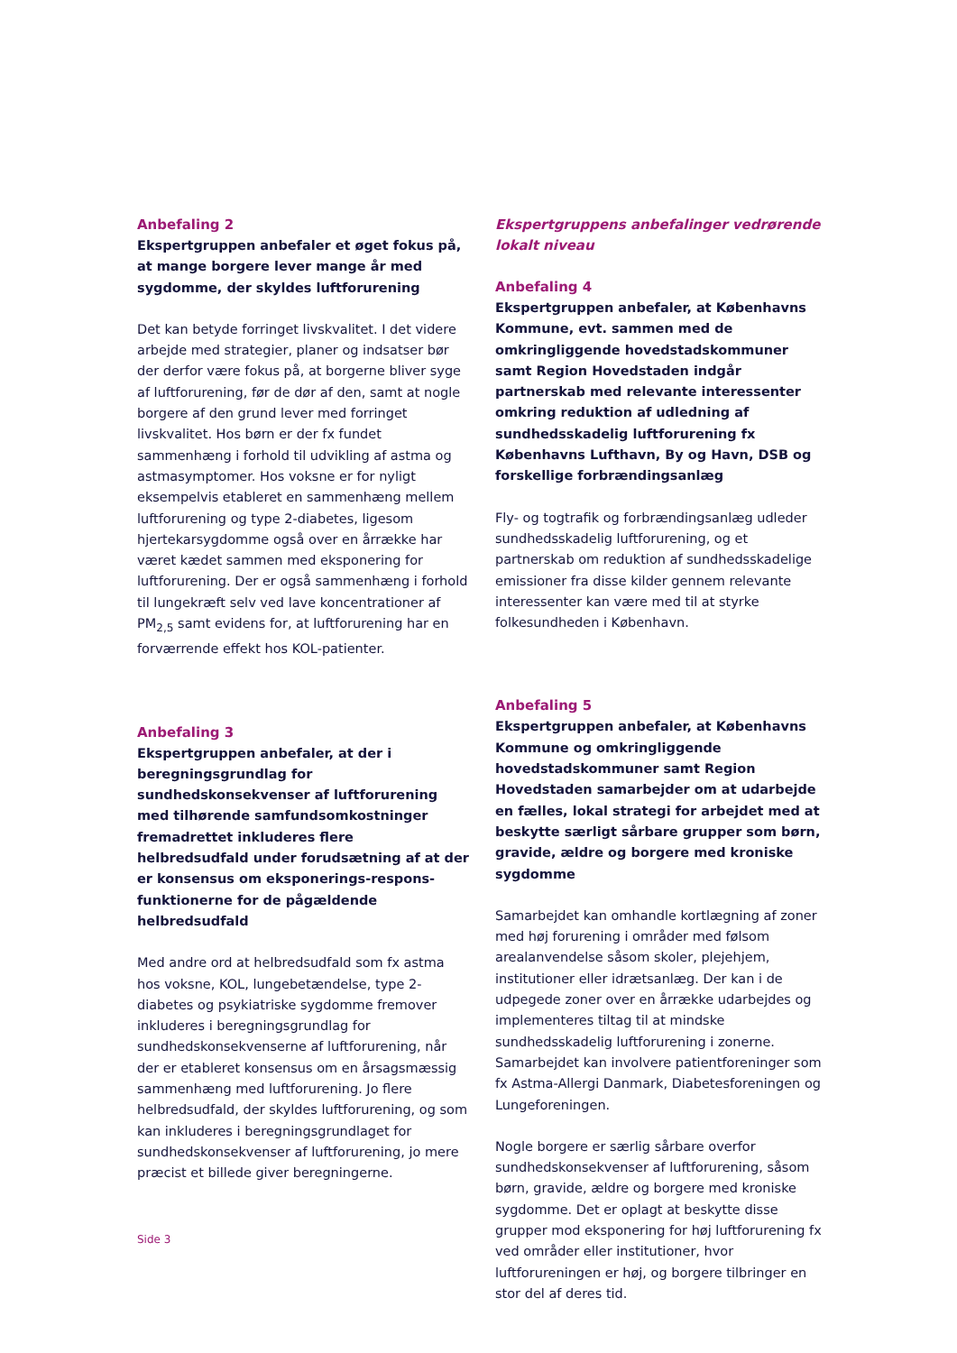Anbefaling 2
Ekspertgruppen anbefaler et øget fokus på, at mange borgere lever mange år med sygdomme, der skyldes luftforurening
Det kan betyde forringet livskvalitet. I det videre arbejde med strategier, planer og indsatser bør der derfor være fokus på, at borgerne bliver syge af luftforurening, før de dør af den, samt at nogle borgere af den grund lever med forringet livskvalitet. Hos børn er der fx fundet sammenhæng i forhold til udvikling af astma og astmasymptomer. Hos voksne er for nyligt eksempelvis etableret en sammenhæng mellem luftforurening og type 2-diabetes, ligesom hjertekarsygdomme også over en årrække har været kædet sammen med eksponering for luftforurening. Der er også sammenhæng i forhold til lungekræft selv ved lave koncentrationer af PM<sub>2,5</sub> samt evidens for, at luftforurening har en forværrende effekt hos KOL-patienter.
Anbefaling 3
Ekspertgruppen anbefaler, at der i beregningsgrundlag for sundhedskonsekvenser af luftforurening med tilhørende samfundsomkostninger fremadrettet inkluderes flere helbredsudfald under forudsætning af at der er konsensus om eksponerings-respons-funktionerne for de pågældende helbredsudfald
Med andre ord at helbredsudfald som fx astma hos voksne, KOL, lungebetændelse, type 2-diabetes og psykiatriske sygdomme fremover inkluderes i beregningsgrundlag for sundhedskonsekvenserne af luftforurening, når der er etableret konsensus om en årsagsmæssig sammenhæng med luftforurening. Jo flere helbredsudfald, der skyldes luftforurening, og som kan inkluderes i beregningsgrundlaget for sundhedskonsekvenser af luftforurening, jo mere præcist et billede giver beregningerne.
Ekspertgruppens anbefalinger vedrørende lokalt niveau
Anbefaling 4
Ekspertgruppen anbefaler, at Københavns Kommune, evt. sammen med de omkringliggende hovedstadskommuner samt Region Hovedstaden indgår partnerskab med relevante interessenter omkring reduktion af udledning af sundhedsskadelig luftforurening fx Københavns Lufthavn, By og Havn, DSB og forskellige forbrændingsanlæg
Fly- og togtrafik og forbrændingsanlæg udleder sundhedsskadelig luftforurening, og et partnerskab om reduktion af sundhedsskadelige emissioner fra disse kilder gennem relevante interessenter kan være med til at styrke folkesundheden i København.
Anbefaling 5
Ekspertgruppen anbefaler, at Københavns Kommune og omkringliggende hovedstadskommuner samt Region Hovedstaden samarbejder om at udarbejde en fælles, lokal strategi for arbejdet med at beskytte særligt sårbare grupper som børn, gravide, ældre og borgere med kroniske sygdomme
Samarbejdet kan omhandle kortlægning af zoner med høj forurening i områder med følsom arealanvendelse såsom skoler, plejehjem, institutioner eller idrætsanlæg. Der kan i de udpegede zoner over en årrække udarbejdes og implementeres tiltag til at mindske sundhedsskadelig luftforurening i zonerne. Samarbejdet kan involvere patientforeninger som fx Astma-Allergi Danmark, Diabetesforeningen og Lungeforeningen.
Nogle borgere er særlig sårbare overfor sundhedskonsekvenser af luftforurening, såsom børn, gravide, ældre og borgere med kroniske sygdomme. Det er oplagt at beskytte disse grupper mod eksponering for høj luftforurening fx ved områder eller institutioner, hvor luftforureningen er høj, og borgere tilbringer en stor del af deres tid.
Side 3